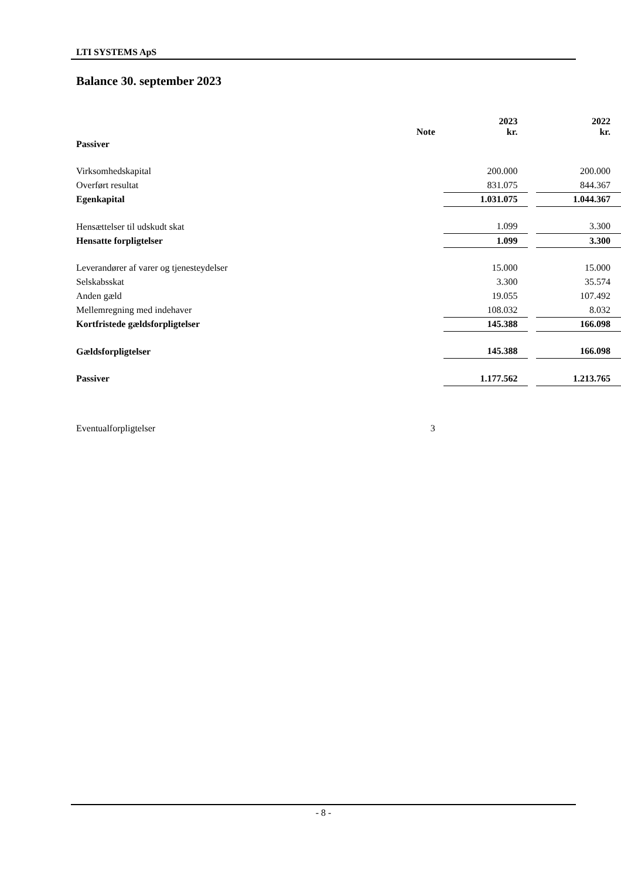LTI SYSTEMS ApS
Balance 30. september 2023
| | Note | | 2023 kr. | | 2022 kr. |
| --- | --- | --- | --- | --- | --- |
| Passiver | | | | | |
| Virksomhedskapital | | | 200.000 | | 200.000 |
| Overført resultat | | | 831.075 | | 844.367 |
| Egenkapital | | | 1.031.075 | | 1.044.367 |
| Hensættelser til udskudt skat | | | 1.099 | | 3.300 |
| Hensatte forpligtelser | | | 1.099 | | 3.300 |
| Leverandører af varer og tjenesteydelser | | | 15.000 | | 15.000 |
| Selskabsskat | | | 3.300 | | 35.574 |
| Anden gæld | | | 19.055 | | 107.492 |
| Mellemregning med indehaver | | | 108.032 | | 8.032 |
| Kortfristede gældsforpligtelser | | | 145.388 | | 166.098 |
| Gældsforpligtelser | | | 145.388 | | 166.098 |
| Passiver | | | 1.177.562 | | 1.213.765 |
| Eventualforpligtelser | 3 | | | | |
- 8 -